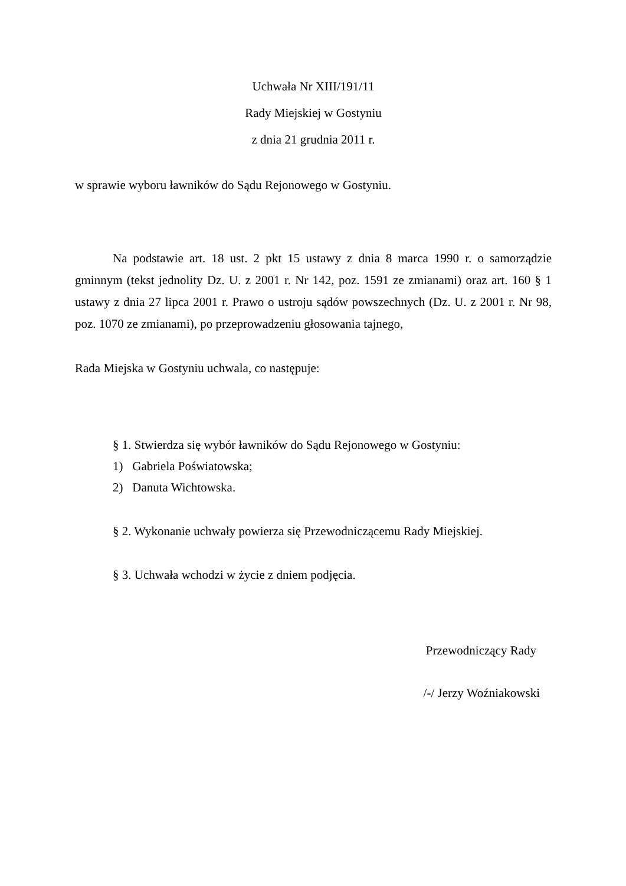Uchwała Nr XIII/191/11
Rady Miejskiej w Gostyniu
z dnia 21 grudnia 2011 r.
w sprawie wyboru ławników do Sądu Rejonowego w Gostyniu.
Na podstawie art. 18 ust. 2 pkt 15 ustawy z dnia 8 marca 1990 r. o samorządzie gminnym (tekst jednolity Dz. U. z 2001 r. Nr 142, poz. 1591 ze zmianami) oraz art. 160 § 1 ustawy z dnia 27 lipca 2001 r. Prawo o ustroju sądów powszechnych (Dz. U. z 2001 r. Nr 98, poz. 1070 ze zmianami), po przeprowadzeniu głosowania tajnego,
Rada Miejska w Gostyniu uchwala, co następuje:
§ 1. Stwierdza się wybór ławników do Sądu Rejonowego w Gostyniu:
1) Gabriela Poświatowska;
2) Danuta Wichtowska.
§ 2. Wykonanie uchwały powierza się Przewodniczącemu Rady Miejskiej.
§ 3. Uchwała wchodzi w życie z dniem podjęcia.
Przewodniczący Rady
/-/ Jerzy Woźniakowski